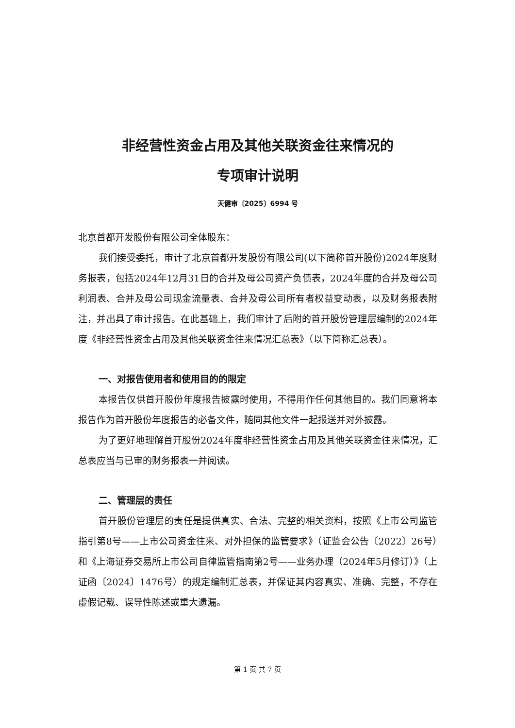非经营性资金占用及其他关联资金往来情况的
专项审计说明
天健审〔2025〕6994 号
北京首都开发股份有限公司全体股东：
我们接受委托，审计了北京首都开发股份有限公司(以下简称首开股份)2024年度财务报表，包括2024年12月31日的合并及母公司资产负债表，2024年度的合并及母公司利润表、合并及母公司现金流量表、合并及母公司所有者权益变动表，以及财务报表附注，并出具了审计报告。在此基础上，我们审计了后附的首开股份管理层编制的2024年度《非经营性资金占用及其他关联资金往来情况汇总表》（以下简称汇总表）。
一、对报告使用者和使用目的的限定
本报告仅供首开股份年度报告披露时使用，不得用作任何其他目的。我们同意将本报告作为首开股份年度报告的必备文件，随同其他文件一起报送并对外披露。
为了更好地理解首开股份2024年度非经营性资金占用及其他关联资金往来情况，汇总表应当与已审的财务报表一并阅读。
二、管理层的责任
首开股份管理层的责任是提供真实、合法、完整的相关资料，按照《上市公司监管指引第8号——上市公司资金往来、对外担保的监管要求》（证监会公告〔2022〕26号）和《上海证券交易所上市公司自律监管指南第2号——业务办理（2024年5月修订）》（上证函〔2024〕1476号）的规定编制汇总表，并保证其内容真实、准确、完整，不存在虚假记载、误导性陈述或重大遗漏。
第 1 页 共 7 页